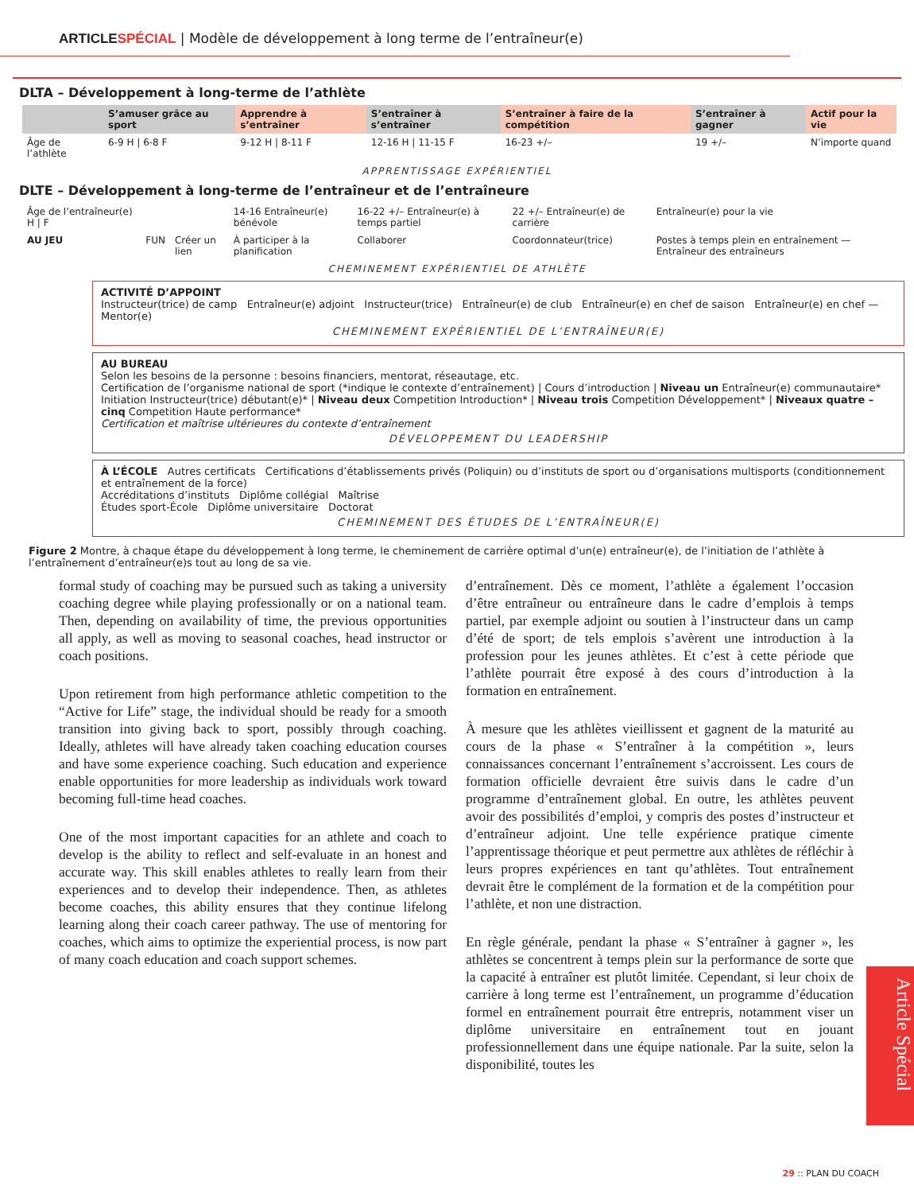ARTICLESPÉCIAL | Modèle de développement à long terme de l’entraîneur(e)
DLTA – Développement à long-terme de l’athlète
| | S’amuser grâce au sport | Apprendre à s’entraîner | S’entraîner à s’entraîner | S’entraîner à faire de la compétition | S’entraîner à gagner | Actif pour la vie |
| --- | --- | --- | --- | --- | --- | --- |
| Âge de l’athlète | 6-9 H / 6-8 F | 9-12 H / 8-11 F | 12-16 H / 11-15 F | 16-23 +/– | 19 +/– | N’importe quand |
APPRENTISSAGE EXPÉRIENTIEL
DLTE – Développement à long-terme de l’entraîneur et de l’entraîneure
| Âge de l’entraîneur(e) H / F | | | 14-16 Entraîneur(e) bénévole | 16-22 +/– Entraîneur(e) à temps partiel | 22 +/– Entraîneur(e) de carrière | Entraîneur(e) pour la vie |
| AU JEU | FUN | Créer un lien | À participer à la planification | Collaborer | Coordonnateur(trice) | Postes à temps plein en entraînement — Entraîneur des entraîneurs |
CHEMINEMENT EXPÉRIENTIEL DE ATHLÈTE
ACTIVITÉ D’APPOINT
Instructeur(trice) de camp Entraîneur(e) adjoint Instructeur(trice) Entraîneur(e) de club Entraîneur(e) en chef de saison Entraîneur(e) en chef — Mentor(e)
CHEMINEMENT EXPÉRIENTIEL DE L’ENTRAÎNEUR(E)
AU BUREAU
Selon les besoins de la personne : besoins financiers, mentorat, réseautage, etc.
Certification de l’organisme national de sport (*indique le contexte d’entraînement) | Cours d’introduction | Niveau un Entraîneur(e) communautaire* Initiation Instructeur(trice) débutant(e)* | Niveau deux Competition Introduction* | Niveau trois Competition Développement* | Niveaux quatre – cinq Competition Haute performance*
Certification et maîtrise ultérieures du contexte d’entraînement
DÉVELOPPEMENT DU LEADERSHIP
À L’ÉCOLE Autres certificats Certifications d’établissements privés (Poliquin) ou d’instituts de sport ou d’organisations multisports (conditionnement et entraînement de la force)
Accréditations d’instituts Diplôme collégial Maîtrise
Études sport-École Diplôme universitaire Doctorat
CHEMINEMENT DES ÉTUDES DE L’ENTRAÎNEUR(E)
Figure 2 Montre, à chaque étape du développement à long terme, le cheminement de carrière optimal d’un(e) entraîneur(e), de l’initiation de l’athlète à l’entraînement d’entraîneur(e)s tout au long de sa vie.
formal study of coaching may be pursued such as taking a university coaching degree while playing professionally or on a national team. Then, depending on availability of time, the previous opportunities all apply, as well as moving to seasonal coaches, head instructor or coach positions.
Upon retirement from high performance athletic competition to the “Active for Life” stage, the individual should be ready for a smooth transition into giving back to sport, possibly through coaching. Ideally, athletes will have already taken coaching education courses and have some experience coaching. Such education and experience enable opportunities for more leadership as individuals work toward becoming full-time head coaches.
One of the most important capacities for an athlete and coach to develop is the ability to reflect and self-evaluate in an honest and accurate way. This skill enables athletes to really learn from their experiences and to develop their independence. Then, as athletes become coaches, this ability ensures that they continue lifelong learning along their coach career pathway. The use of mentoring for coaches, which aims to optimize the experiential process, is now part of many coach education and coach support schemes.
d’entraînement. Dès ce moment, l’athlète a également l’occasion d’être entraîneur ou entraîneure dans le cadre d’emplois à temps partiel, par exemple adjoint ou soutien à l’instructeur dans un camp d’été de sport; de tels emplois s’avèrent une introduction à la profession pour les jeunes athlètes. Et c’est à cette période que l’athlète pourrait être exposé à des cours d’introduction à la formation en entraînement.
À mesure que les athlètes vieillissent et gagnent de la maturité au cours de la phase « S’entraîner à la compétition », leurs connaissances concernant l’entraînement s’accroissent. Les cours de formation officielle devraient être suivis dans le cadre d’un programme d’entraînement global. En outre, les athlètes peuvent avoir des possibilités d’emploi, y compris des postes d’instructeur et d’entraîneur adjoint. Une telle expérience pratique cimente l’apprentissage théorique et peut permettre aux athlètes de réfléchir à leurs propres expériences en tant qu’athlètes. Tout entraînement devrait être le complément de la formation et de la compétition pour l’athlète, et non une distraction.
En règle générale, pendant la phase « S’entraîner à gagner », les athlètes se concentrent à temps plein sur la performance de sorte que la capacité à entraîner est plutôt limitée. Cependant, si leur choix de carrière à long terme est l’entraînement, un programme d’éducation formel en entraînement pourrait être entrepris, notamment viser un diplôme universitaire en entraînement tout en jouant professionnellement dans une équipe nationale. Par la suite, selon la disponibilité, toutes les
Article Spécial
29 :: PLAN DU COACH